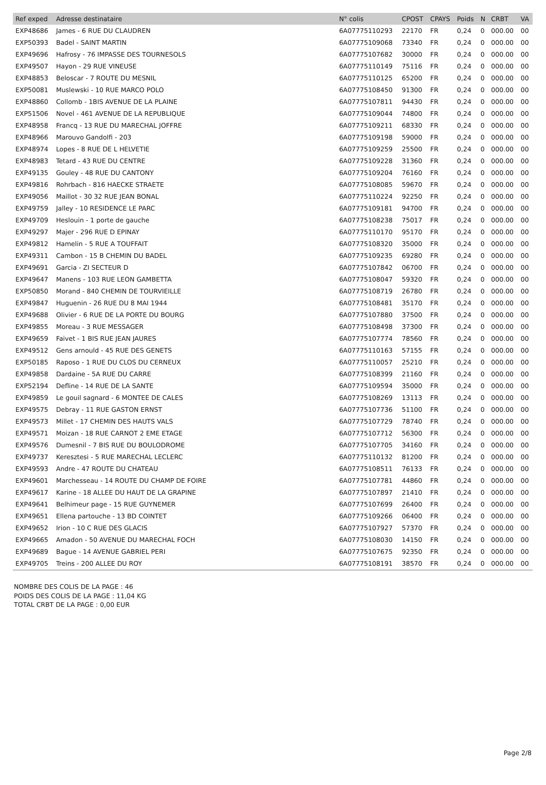| Ref exped | Adresse destinataire | N° colis | CPOST | CPAYS | Poids | N | CRBT | VA |
| --- | --- | --- | --- | --- | --- | --- | --- | --- |
| EXP48686 | James - 6 RUE DU CLAUDREN | 6A07775110293 | 22170 | FR | 0,24 | 0 | 000.00 | 00 |
| EXP50393 | Badel - SAINT MARTIN | 6A07775109068 | 73340 | FR | 0,24 | 0 | 000.00 | 00 |
| EXP49696 | Hafrosy - 76 IMPASSE DES TOURNESOLS | 6A07775107682 | 30000 | FR | 0,24 | 0 | 000.00 | 00 |
| EXP49507 | Hayon - 29 RUE VINEUSE | 6A07775110149 | 75116 | FR | 0,24 | 0 | 000.00 | 00 |
| EXP48853 | Beloscar - 7 ROUTE DU MESNIL | 6A07775110125 | 65200 | FR | 0,24 | 0 | 000.00 | 00 |
| EXP50081 | Muslewski - 10 RUE MARCO POLO | 6A07775108450 | 91300 | FR | 0,24 | 0 | 000.00 | 00 |
| EXP48860 | Collomb - 1BIS AVENUE DE LA PLAINE | 6A07775107811 | 94430 | FR | 0,24 | 0 | 000.00 | 00 |
| EXP51506 | Novel - 461 AVENUE DE LA REPUBLIQUE | 6A07775109044 | 74800 | FR | 0,24 | 0 | 000.00 | 00 |
| EXP48958 | Francq - 13 RUE DU MARECHAL JOFFRE | 6A07775109211 | 68330 | FR | 0,24 | 0 | 000.00 | 00 |
| EXP48966 | Marouvo Gandolfi - 203 | 6A07775109198 | 59000 | FR | 0,24 | 0 | 000.00 | 00 |
| EXP48974 | Lopes - 8 RUE DE L HELVETIE | 6A07775109259 | 25500 | FR | 0,24 | 0 | 000.00 | 00 |
| EXP48983 | Tetard - 43 RUE DU CENTRE | 6A07775109228 | 31360 | FR | 0,24 | 0 | 000.00 | 00 |
| EXP49135 | Gouley - 48 RUE DU CANTONY | 6A07775109204 | 76160 | FR | 0,24 | 0 | 000.00 | 00 |
| EXP49816 | Rohrbach - 816 HAECKE STRAETE | 6A07775108085 | 59670 | FR | 0,24 | 0 | 000.00 | 00 |
| EXP49056 | Maillot - 30 32 RUE JEAN BONAL | 6A07775110224 | 92250 | FR | 0,24 | 0 | 000.00 | 00 |
| EXP49759 | Jalley - 10 RESIDENCE LE PARC | 6A07775109181 | 94700 | FR | 0,24 | 0 | 000.00 | 00 |
| EXP49709 | Heslouin - 1 porte de gauche | 6A07775108238 | 75017 | FR | 0,24 | 0 | 000.00 | 00 |
| EXP49297 | Majer - 296 RUE D EPINAY | 6A07775110170 | 95170 | FR | 0,24 | 0 | 000.00 | 00 |
| EXP49812 | Hamelin - 5 RUE A TOUFFAIT | 6A07775108320 | 35000 | FR | 0,24 | 0 | 000.00 | 00 |
| EXP49311 | Cambon - 15 B CHEMIN DU BADEL | 6A07775109235 | 69280 | FR | 0,24 | 0 | 000.00 | 00 |
| EXP49691 | Garcia - ZI SECTEUR D | 6A07775107842 | 06700 | FR | 0,24 | 0 | 000.00 | 00 |
| EXP49647 | Manens - 103 RUE LEON GAMBETTA | 6A07775108047 | 59320 | FR | 0,24 | 0 | 000.00 | 00 |
| EXP50850 | Morand - 840 CHEMIN DE TOURVIEILLE | 6A07775108719 | 26780 | FR | 0,24 | 0 | 000.00 | 00 |
| EXP49847 | Huguenin - 26 RUE DU 8 MAI 1944 | 6A07775108481 | 35170 | FR | 0,24 | 0 | 000.00 | 00 |
| EXP49688 | Olivier - 6 RUE DE LA PORTE DU BOURG | 6A07775107880 | 37500 | FR | 0,24 | 0 | 000.00 | 00 |
| EXP49855 | Moreau - 3 RUE MESSAGER | 6A07775108498 | 37300 | FR | 0,24 | 0 | 000.00 | 00 |
| EXP49659 | Faivet - 1 BIS RUE JEAN JAURES | 6A07775107774 | 78560 | FR | 0,24 | 0 | 000.00 | 00 |
| EXP49512 | Gens arnould - 45 RUE DES GENETS | 6A07775110163 | 57155 | FR | 0,24 | 0 | 000.00 | 00 |
| EXP50185 | Raposo - 1 RUE DU CLOS DU CERNEUX | 6A07775110057 | 25210 | FR | 0,24 | 0 | 000.00 | 00 |
| EXP49858 | Dardaine - 5A RUE DU CARRE | 6A07775108399 | 21160 | FR | 0,24 | 0 | 000.00 | 00 |
| EXP52194 | Defline - 14 RUE DE LA SANTE | 6A07775109594 | 35000 | FR | 0,24 | 0 | 000.00 | 00 |
| EXP49859 | Le gouil sagnard - 6 MONTEE DE CALES | 6A07775108269 | 13113 | FR | 0,24 | 0 | 000.00 | 00 |
| EXP49575 | Debray - 11 RUE GASTON ERNST | 6A07775107736 | 51100 | FR | 0,24 | 0 | 000.00 | 00 |
| EXP49573 | Millet - 17 CHEMIN DES HAUTS VALS | 6A07775107729 | 78740 | FR | 0,24 | 0 | 000.00 | 00 |
| EXP49571 | Moizan - 18 RUE CARNOT 2 EME ETAGE | 6A07775107712 | 56300 | FR | 0,24 | 0 | 000.00 | 00 |
| EXP49576 | Dumesnil - 7 BIS RUE DU BOULODROME | 6A07775107705 | 34160 | FR | 0,24 | 0 | 000.00 | 00 |
| EXP49737 | Keresztesi - 5 RUE MARECHAL LECLERC | 6A07775110132 | 81200 | FR | 0,24 | 0 | 000.00 | 00 |
| EXP49593 | Andre - 47 ROUTE DU CHATEAU | 6A07775108511 | 76133 | FR | 0,24 | 0 | 000.00 | 00 |
| EXP49601 | Marchesseau - 14 ROUTE DU CHAMP DE FOIRE | 6A07775107781 | 44860 | FR | 0,24 | 0 | 000.00 | 00 |
| EXP49617 | Karine - 18 ALLEE DU HAUT DE LA GRAPINE | 6A07775107897 | 21410 | FR | 0,24 | 0 | 000.00 | 00 |
| EXP49641 | Belhimeur page - 15 RUE GUYNEMER | 6A07775107699 | 26400 | FR | 0,24 | 0 | 000.00 | 00 |
| EXP49651 | Ellena partouche - 13 BD COINTET | 6A07775109266 | 06400 | FR | 0,24 | 0 | 000.00 | 00 |
| EXP49652 | Irion - 10 C RUE DES GLACIS | 6A07775107927 | 57370 | FR | 0,24 | 0 | 000.00 | 00 |
| EXP49665 | Amadon - 50 AVENUE DU MARECHAL FOCH | 6A07775108030 | 14150 | FR | 0,24 | 0 | 000.00 | 00 |
| EXP49689 | Bague - 14 AVENUE GABRIEL PERI | 6A07775107675 | 92350 | FR | 0,24 | 0 | 000.00 | 00 |
| EXP49705 | Treins - 200 ALLEE DU ROY | 6A07775108191 | 38570 | FR | 0,24 | 0 | 000.00 | 00 |
NOMBRE DES COLIS DE LA PAGE : 46
POIDS DES COLIS DE LA PAGE : 11,04 KG
TOTAL CRBT DE LA PAGE : 0,00 EUR
Page 2/8